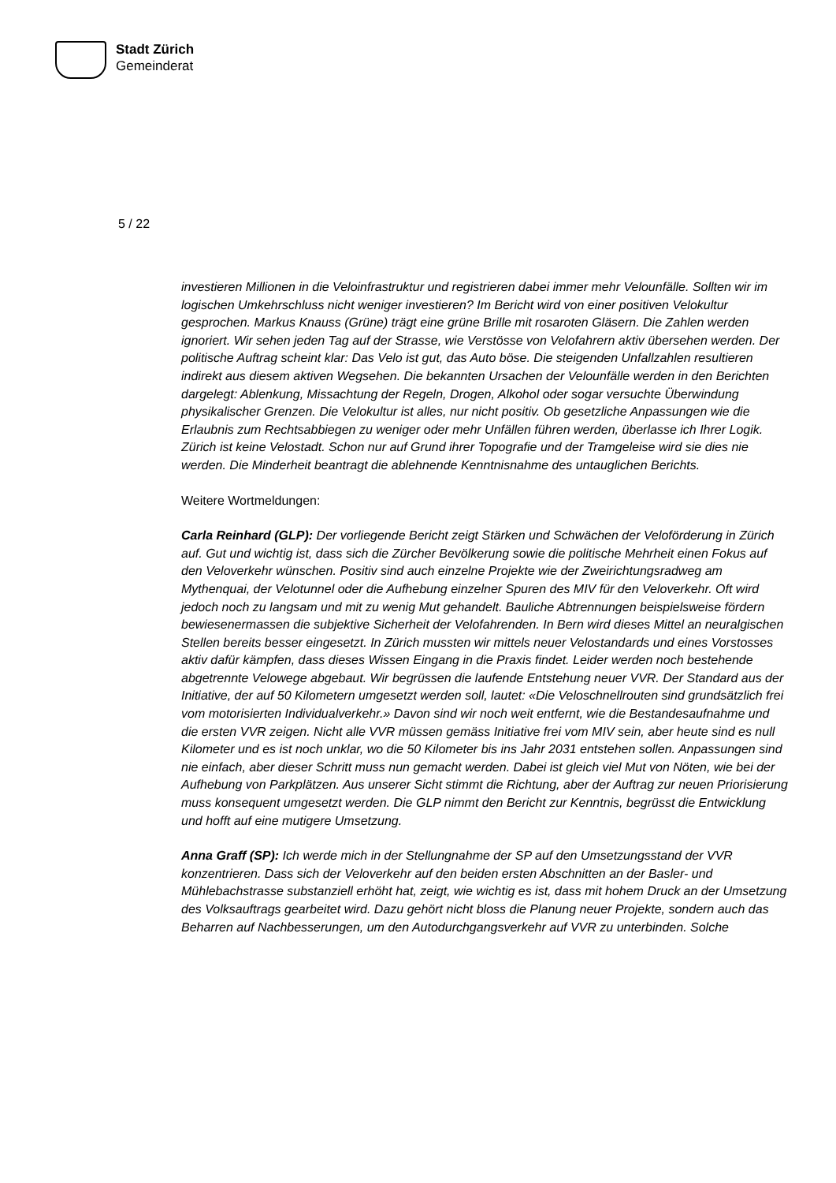Stadt Zürich
Gemeinderat
5 / 22
investieren Millionen in die Veloinfrastruktur und registrieren dabei immer mehr Velounfälle. Sollten wir im logischen Umkehrschluss nicht weniger investieren? Im Bericht wird von einer positiven Velokultur gesprochen. Markus Knauss (Grüne) trägt eine grüne Brille mit rosaroten Gläsern. Die Zahlen werden ignoriert. Wir sehen jeden Tag auf der Strasse, wie Verstösse von Velofahrern aktiv übersehen werden. Der politische Auftrag scheint klar: Das Velo ist gut, das Auto böse. Die steigenden Unfallzahlen resultieren indirekt aus diesem aktiven Wegsehen. Die bekannten Ursachen der Velounfälle werden in den Berichten dargelegt: Ablenkung, Missachtung der Regeln, Drogen, Alkohol oder sogar versuchte Überwindung physikalischer Grenzen. Die Velokultur ist alles, nur nicht positiv. Ob gesetzliche Anpassungen wie die Erlaubnis zum Rechtsabbiegen zu weniger oder mehr Unfällen führen werden, überlasse ich Ihrer Logik. Zürich ist keine Velostadt. Schon nur auf Grund ihrer Topografie und der Tramgeleise wird sie dies nie werden. Die Minderheit beantragt die ablehnende Kenntnisnahme des untauglichen Berichts.
Weitere Wortmeldungen:
Carla Reinhard (GLP): Der vorliegende Bericht zeigt Stärken und Schwächen der Veloförderung in Zürich auf. Gut und wichtig ist, dass sich die Zürcher Bevölkerung sowie die politische Mehrheit einen Fokus auf den Veloverkehr wünschen. Positiv sind auch einzelne Projekte wie der Zweirichtungsradweg am Mythenquai, der Velotunnel oder die Aufhebung einzelner Spuren des MIV für den Veloverkehr. Oft wird jedoch noch zu langsam und mit zu wenig Mut gehandelt. Bauliche Abtrennungen beispielsweise fördern bewiesenermassen die subjektive Sicherheit der Velofahrenden. In Bern wird dieses Mittel an neuralgischen Stellen bereits besser eingesetzt. In Zürich mussten wir mittels neuer Velostandards und eines Vorstosses aktiv dafür kämpfen, dass dieses Wissen Eingang in die Praxis findet. Leider werden noch bestehende abgetrennte Velowege abgebaut. Wir begrüssen die laufende Entstehung neuer VVR. Der Standard aus der Initiative, der auf 50 Kilometern umgesetzt werden soll, lautet: «Die Veloschnellrouten sind grundsätzlich frei vom motorisierten Individualverkehr.» Davon sind wir noch weit entfernt, wie die Bestandesaufnahme und die ersten VVR zeigen. Nicht alle VVR müssen gemäss Initiative frei vom MIV sein, aber heute sind es null Kilometer und es ist noch unklar, wo die 50 Kilometer bis ins Jahr 2031 entstehen sollen. Anpassungen sind nie einfach, aber dieser Schritt muss nun gemacht werden. Dabei ist gleich viel Mut von Nöten, wie bei der Aufhebung von Parkplätzen. Aus unserer Sicht stimmt die Richtung, aber der Auftrag zur neuen Priorisierung muss konsequent umgesetzt werden. Die GLP nimmt den Bericht zur Kenntnis, begrüsst die Entwicklung und hofft auf eine mutigere Umsetzung.
Anna Graff (SP): Ich werde mich in der Stellungnahme der SP auf den Umsetzungsstand der VVR konzentrieren. Dass sich der Veloverkehr auf den beiden ersten Abschnitten an der Basler- und Mühlebachstrasse substanziell erhöht hat, zeigt, wie wichtig es ist, dass mit hohem Druck an der Umsetzung des Volksauftrags gearbeitet wird. Dazu gehört nicht bloss die Planung neuer Projekte, sondern auch das Beharren auf Nachbesserungen, um den Autodurchgangsverkehr auf VVR zu unterbinden. Solche